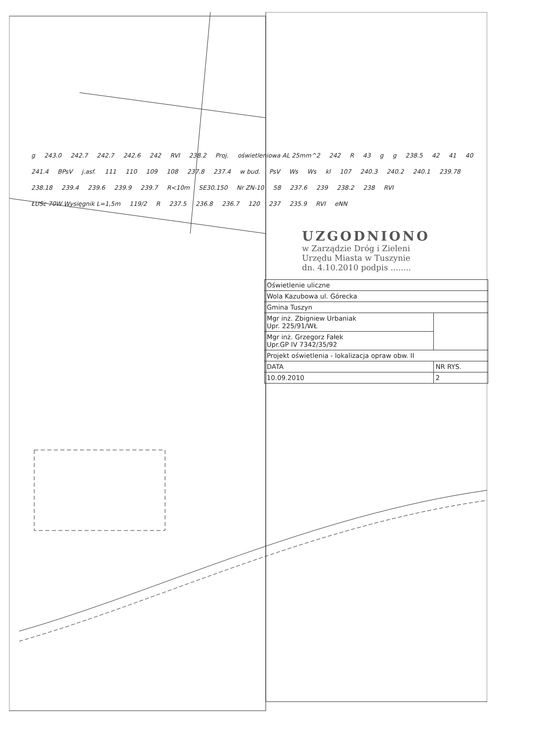g 243.0 242.7 242.7 242.6 242 RVI 238.2 Proj. oświetleniowa AL 25mm^2 242 R 43 g g 238.5 42 41 40 241.4 BPsV j.asf. 111 110 109 108 237.8 237.4 w bud. PsV Ws Ws kl 107 240.3 240.2 240.1 239.78 238.18 239.4 239.6 239.9 239.7 R<10m SE30.150 Nr ZN-10 58 237.6 239 238.2 238 RVI ŁUSc 70W Wysięgnik L=1,5m 119/2 R 237.5 236.8 236.7 120 237 235.9 RVI eNN
UZGODNIONO
w Zarządzie Dróg i Zieleni
Urzędu Miasta w Tuszynie
dn. 4.10.2010 podpis ........
| Oświetlenie uliczne | |
| Wola Kazubowa ul. Górecka | |
| Gmina Tuszyn | |
| Mgr inż. Zbigniew Urbaniak Upr. 225/91/WŁ | |
| Mgr inż. Grzegorz Fałek Upr.GP IV 7342/35/92 | |
| Projekt oświetlenia - lokalizacja opraw obw. II | |
| DATA | NR RYS. |
| 10.09.2010 | 2 |